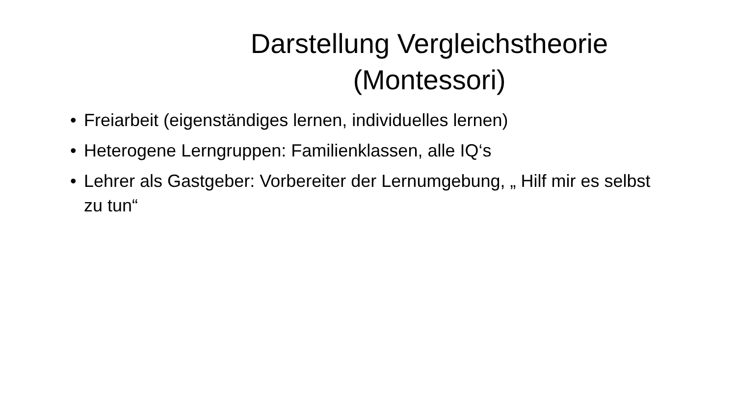Darstellung Vergleichstheorie
(Montessori)
• Freiarbeit (eigenständiges lernen, individuelles lernen)
• Heterogene Lerngruppen: Familienklassen, alle IQ‘s
• Lehrer als Gastgeber: Vorbereiter der Lernumgebung, „ Hilf mir es selbst zu tun“